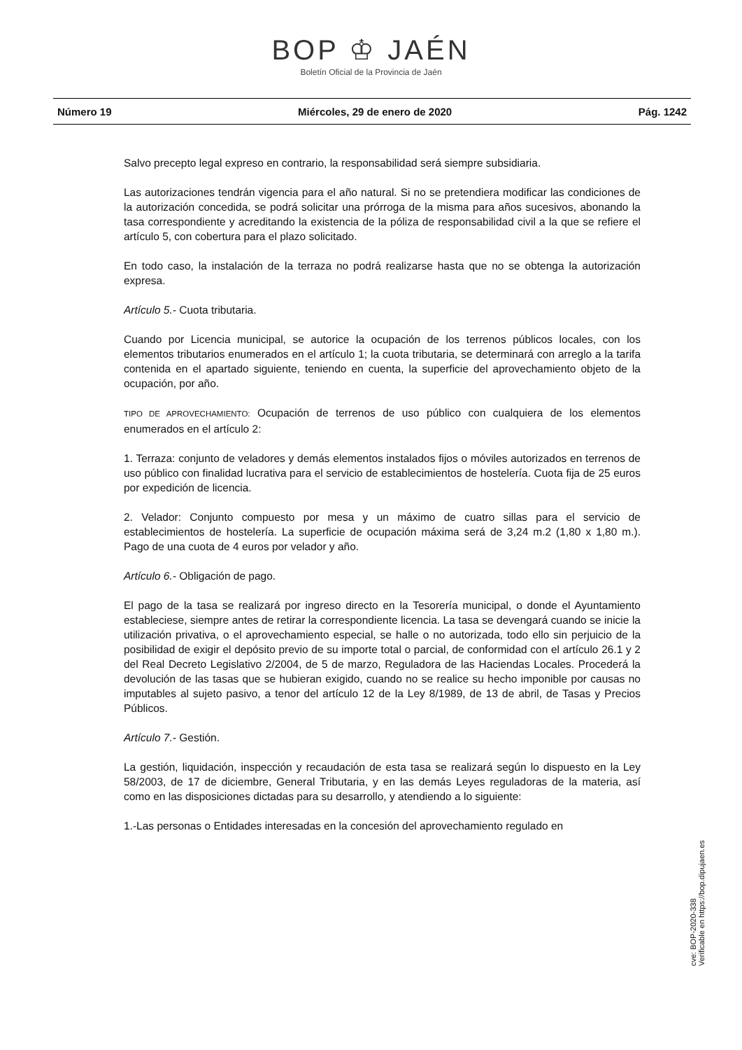BOP ♔ JAÉN
Boletín Oficial de la Provincia de Jaén
Número 19 Miércoles, 29 de enero de 2020 Pág. 1242
Salvo precepto legal expreso en contrario, la responsabilidad será siempre subsidiaria.
Las autorizaciones tendrán vigencia para el año natural. Si no se pretendiera modificar las condiciones de la autorización concedida, se podrá solicitar una prórroga de la misma para años sucesivos, abonando la tasa correspondiente y acreditando la existencia de la póliza de responsabilidad civil a la que se refiere el artículo 5, con cobertura para el plazo solicitado.
En todo caso, la instalación de la terraza no podrá realizarse hasta que no se obtenga la autorización expresa.
Artículo 5.- Cuota tributaria.
Cuando por Licencia municipal, se autorice la ocupación de los terrenos públicos locales, con los elementos tributarios enumerados en el artículo 1; la cuota tributaria, se determinará con arreglo a la tarifa contenida en el apartado siguiente, teniendo en cuenta, la superficie del aprovechamiento objeto de la ocupación, por año.
TIPO DE APROVECHAMIENTO: Ocupación de terrenos de uso público con cualquiera de los elementos enumerados en el artículo 2:
1. Terraza: conjunto de veladores y demás elementos instalados fijos o móviles autorizados en terrenos de uso público con finalidad lucrativa para el servicio de establecimientos de hostelería. Cuota fija de 25 euros por expedición de licencia.
2. Velador: Conjunto compuesto por mesa y un máximo de cuatro sillas para el servicio de establecimientos de hostelería. La superficie de ocupación máxima será de 3,24 m.2 (1,80 x 1,80 m.). Pago de una cuota de 4 euros por velador y año.
Artículo 6.- Obligación de pago.
El pago de la tasa se realizará por ingreso directo en la Tesorería municipal, o donde el Ayuntamiento estableciese, siempre antes de retirar la correspondiente licencia. La tasa se devengará cuando se inicie la utilización privativa, o el aprovechamiento especial, se halle o no autorizada, todo ello sin perjuicio de la posibilidad de exigir el depósito previo de su importe total o parcial, de conformidad con el artículo 26.1 y 2 del Real Decreto Legislativo 2/2004, de 5 de marzo, Reguladora de las Haciendas Locales. Procederá la devolución de las tasas que se hubieran exigido, cuando no se realice su hecho imponible por causas no imputables al sujeto pasivo, a tenor del artículo 12 de la Ley 8/1989, de 13 de abril, de Tasas y Precios Públicos.
Artículo 7.- Gestión.
La gestión, liquidación, inspección y recaudación de esta tasa se realizará según lo dispuesto en la Ley 58/2003, de 17 de diciembre, General Tributaria, y en las demás Leyes reguladoras de la materia, así como en las disposiciones dictadas para su desarrollo, y atendiendo a lo siguiente:
1.-Las personas o Entidades interesadas en la concesión del aprovechamiento regulado en
cve: BOP-2020-338
Verificable en https://bop.dipujaen.es